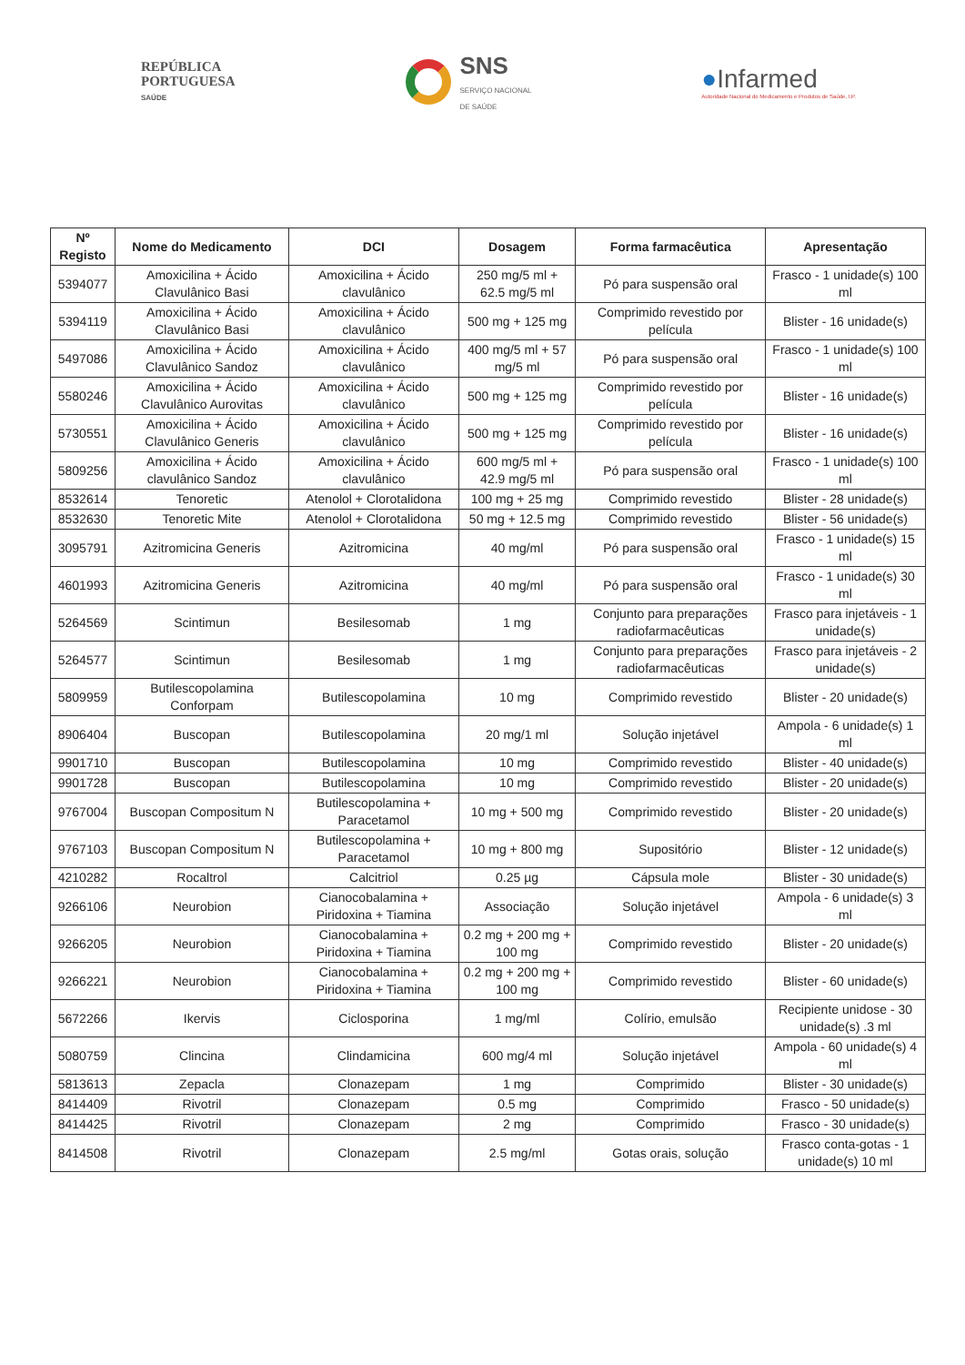REPÚBLICA
PORTUGUESA
SAÚDE
SNS
SERVIÇO NACIONAL
DE SAÚDE
●Infarmed
Autoridade Nacional do Medicamento e Produtos de Saúde, I.P.
| Nº Registo | Nome do Medicamento | DCI | Dosagem | Forma farmacêutica | Apresentação |
| --- | --- | --- | --- | --- | --- |
| 5394077 | Amoxicilina + Ácido Clavulânico Basi | Amoxicilina + Ácido clavulânico | 250 mg/5 ml + 62.5 mg/5 ml | Pó para suspensão oral | Frasco - 1 unidade(s) 100 ml |
| 5394119 | Amoxicilina + Ácido Clavulânico Basi | Amoxicilina + Ácido clavulânico | 500 mg + 125 mg | Comprimido revestido por película | Blister - 16 unidade(s) |
| 5497086 | Amoxicilina + Ácido Clavulânico Sandoz | Amoxicilina + Ácido clavulânico | 400 mg/5 ml + 57 mg/5 ml | Pó para suspensão oral | Frasco - 1 unidade(s) 100 ml |
| 5580246 | Amoxicilina + Ácido Clavulânico Aurovitas | Amoxicilina + Ácido clavulânico | 500 mg + 125 mg | Comprimido revestido por película | Blister - 16 unidade(s) |
| 5730551 | Amoxicilina + Ácido Clavulânico Generis | Amoxicilina + Ácido clavulânico | 500 mg + 125 mg | Comprimido revestido por película | Blister - 16 unidade(s) |
| 5809256 | Amoxicilina + Ácido clavulânico Sandoz | Amoxicilina + Ácido clavulânico | 600 mg/5 ml + 42.9 mg/5 ml | Pó para suspensão oral | Frasco - 1 unidade(s) 100 ml |
| 8532614 | Tenoretic | Atenolol + Clorotalidona | 100 mg + 25 mg | Comprimido revestido | Blister - 28 unidade(s) |
| 8532630 | Tenoretic Mite | Atenolol + Clorotalidona | 50 mg + 12.5 mg | Comprimido revestido | Blister - 56 unidade(s) |
| 3095791 | Azitromicina Generis | Azitromicina | 40 mg/ml | Pó para suspensão oral | Frasco - 1 unidade(s) 15 ml |
| 4601993 | Azitromicina Generis | Azitromicina | 40 mg/ml | Pó para suspensão oral | Frasco - 1 unidade(s) 30 ml |
| 5264569 | Scintimun | Besilesomab | 1 mg | Conjunto para preparações radiofarmacêuticas | Frasco para injetáveis - 1 unidade(s) |
| 5264577 | Scintimun | Besilesomab | 1 mg | Conjunto para preparações radiofarmacêuticas | Frasco para injetáveis - 2 unidade(s) |
| 5809959 | Butilescopolamina Conforpam | Butilescopolamina | 10 mg | Comprimido revestido | Blister - 20 unidade(s) |
| 8906404 | Buscopan | Butilescopolamina | 20 mg/1 ml | Solução injetável | Ampola - 6 unidade(s) 1 ml |
| 9901710 | Buscopan | Butilescopolamina | 10 mg | Comprimido revestido | Blister - 40 unidade(s) |
| 9901728 | Buscopan | Butilescopolamina | 10 mg | Comprimido revestido | Blister - 20 unidade(s) |
| 9767004 | Buscopan Compositum N | Butilescopolamina + Paracetamol | 10 mg + 500 mg | Comprimido revestido | Blister - 20 unidade(s) |
| 9767103 | Buscopan Compositum N | Butilescopolamina + Paracetamol | 10 mg + 800 mg | Supositório | Blister - 12 unidade(s) |
| 4210282 | Rocaltrol | Calcitriol | 0.25 µg | Cápsula mole | Blister - 30 unidade(s) |
| 9266106 | Neurobion | Cianocobalamina + Piridoxina + Tiamina | Associação | Solução injetável | Ampola - 6 unidade(s) 3 ml |
| 9266205 | Neurobion | Cianocobalamina + Piridoxina + Tiamina | 0.2 mg + 200 mg + 100 mg | Comprimido revestido | Blister - 20 unidade(s) |
| 9266221 | Neurobion | Cianocobalamina + Piridoxina + Tiamina | 0.2 mg + 200 mg + 100 mg | Comprimido revestido | Blister - 60 unidade(s) |
| 5672266 | Ikervis | Ciclosporina | 1 mg/ml | Colírio, emulsão | Recipiente unidose - 30 unidade(s) .3 ml |
| 5080759 | Clincina | Clindamicina | 600 mg/4 ml | Solução injetável | Ampola - 60 unidade(s) 4 ml |
| 5813613 | Zepacla | Clonazepam | 1 mg | Comprimido | Blister - 30 unidade(s) |
| 8414409 | Rivotril | Clonazepam | 0.5 mg | Comprimido | Frasco - 50 unidade(s) |
| 8414425 | Rivotril | Clonazepam | 2 mg | Comprimido | Frasco - 30 unidade(s) |
| 8414508 | Rivotril | Clonazepam | 2.5 mg/ml | Gotas orais, solução | Frasco conta-gotas - 1 unidade(s) 10 ml |